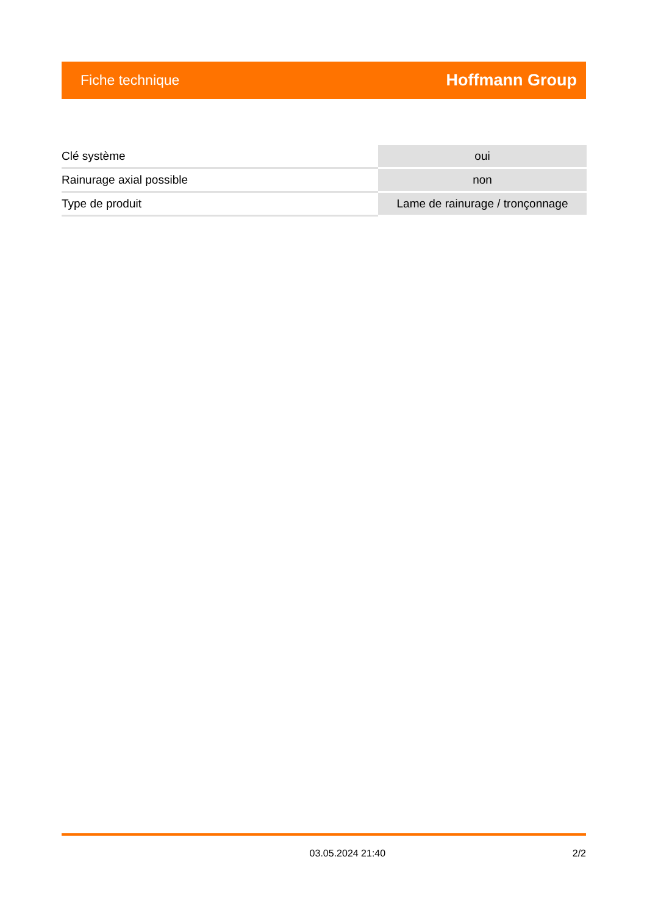Fiche technique Hoffmann Group
| Clé système | oui |
| Rainurage axial possible | non |
| Type de produit | Lame de rainurage / tronçonnage |
03.05.2024 21:40 2/2